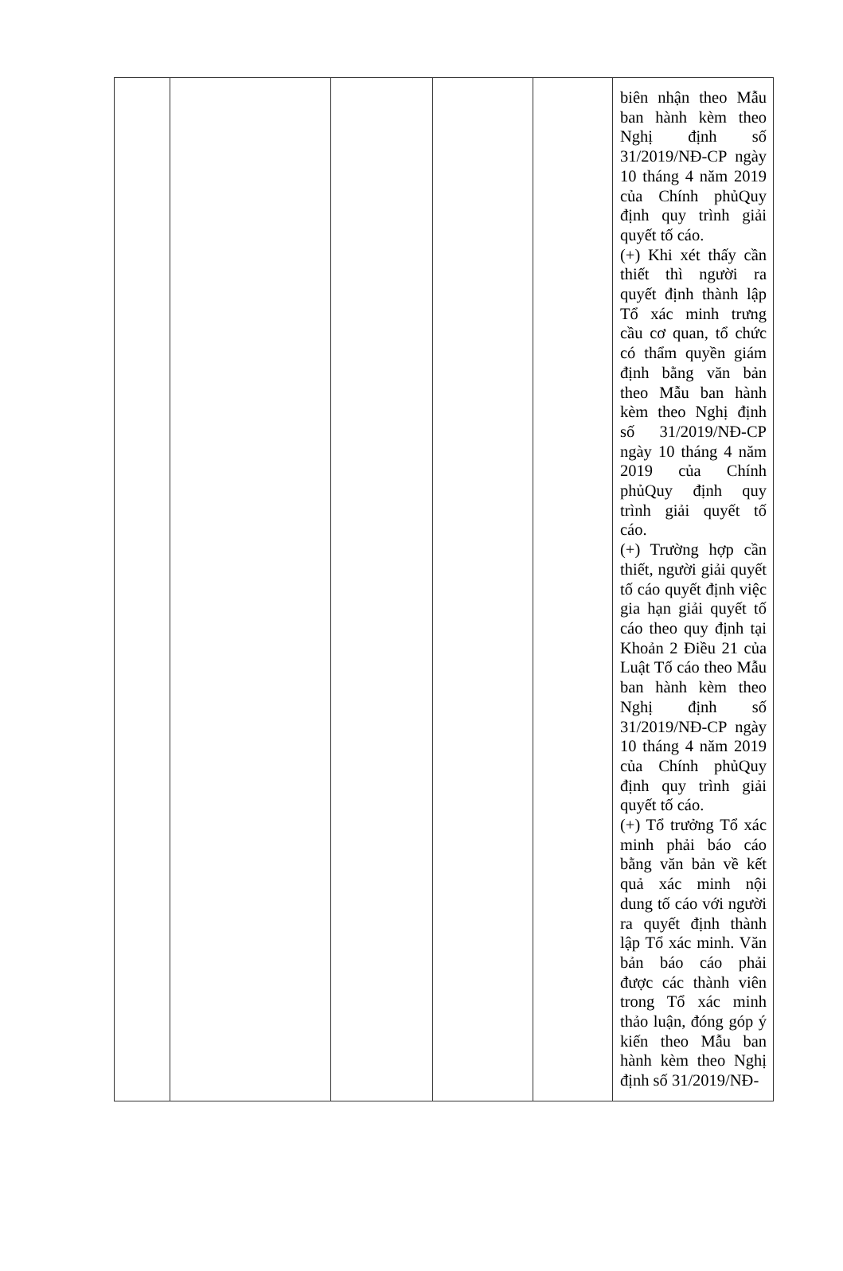| | | | | | biên nhận theo Mẫu ban hành kèm theo Nghị định số 31/2019/NĐ-CP ngày 10 tháng 4 năm 2019 của Chính phủQuy định quy trình giải quyết tố cáo. (+) Khi xét thấy cần thiết thì người ra quyết định thành lập Tổ xác minh trưng cầu cơ quan, tổ chức có thẩm quyền giám định bằng văn bản theo Mẫu ban hành kèm theo Nghị định số 31/2019/NĐ-CP ngày 10 tháng 4 năm 2019 của Chính phủQuy định quy trình giải quyết tố cáo. (+) Trường hợp cần thiết, người giải quyết tố cáo quyết định việc gia hạn giải quyết tố cáo theo quy định tại Khoản 2 Điều 21 của Luật Tố cáo theo Mẫu ban hành kèm theo Nghị định số 31/2019/NĐ-CP ngày 10 tháng 4 năm 2019 của Chính phủQuy định quy trình giải quyết tố cáo. (+) Tổ trưởng Tổ xác minh phải báo cáo bằng văn bản về kết quả xác minh nội dung tố cáo với người ra quyết định thành lập Tổ xác minh. Văn bản báo cáo phải được các thành viên trong Tổ xác minh thảo luận, đóng góp ý kiến theo Mẫu ban hành kèm theo Nghị định số 31/2019/NĐ- |